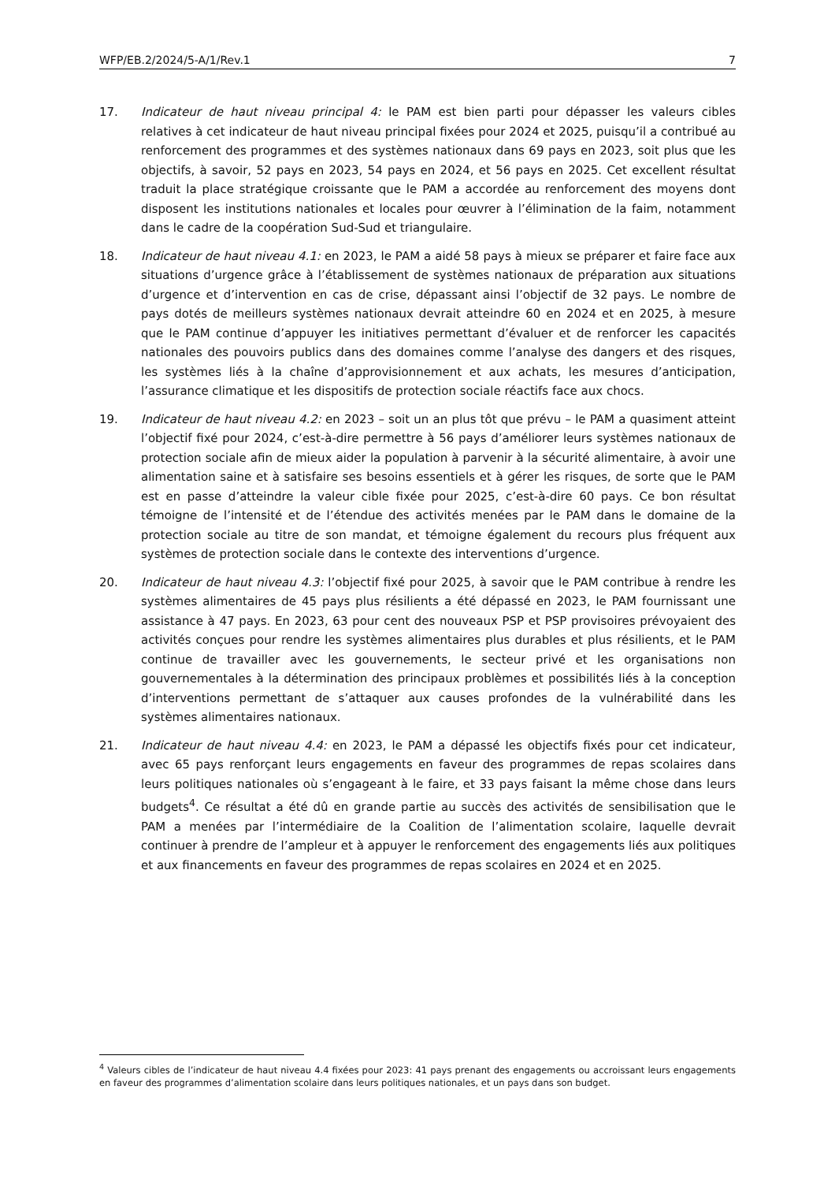WFP/EB.2/2024/5-A/1/Rev.1 7
17. Indicateur de haut niveau principal 4: le PAM est bien parti pour dépasser les valeurs cibles relatives à cet indicateur de haut niveau principal fixées pour 2024 et 2025, puisqu’il a contribué au renforcement des programmes et des systèmes nationaux dans 69 pays en 2023, soit plus que les objectifs, à savoir, 52 pays en 2023, 54 pays en 2024, et 56 pays en 2025. Cet excellent résultat traduit la place stratégique croissante que le PAM a accordée au renforcement des moyens dont disposent les institutions nationales et locales pour œuvrer à l’élimination de la faim, notamment dans le cadre de la coopération Sud-Sud et triangulaire.
18. Indicateur de haut niveau 4.1: en 2023, le PAM a aidé 58 pays à mieux se préparer et faire face aux situations d’urgence grâce à l’établissement de systèmes nationaux de préparation aux situations d’urgence et d’intervention en cas de crise, dépassant ainsi l’objectif de 32 pays. Le nombre de pays dotés de meilleurs systèmes nationaux devrait atteindre 60 en 2024 et en 2025, à mesure que le PAM continue d’appuyer les initiatives permettant d’évaluer et de renforcer les capacités nationales des pouvoirs publics dans des domaines comme l’analyse des dangers et des risques, les systèmes liés à la chaîne d’approvisionnement et aux achats, les mesures d’anticipation, l’assurance climatique et les dispositifs de protection sociale réactifs face aux chocs.
19. Indicateur de haut niveau 4.2: en 2023 – soit un an plus tôt que prévu – le PAM a quasiment atteint l’objectif fixé pour 2024, c’est-à-dire permettre à 56 pays d’améliorer leurs systèmes nationaux de protection sociale afin de mieux aider la population à parvenir à la sécurité alimentaire, à avoir une alimentation saine et à satisfaire ses besoins essentiels et à gérer les risques, de sorte que le PAM est en passe d’atteindre la valeur cible fixée pour 2025, c’est-à-dire 60 pays. Ce bon résultat témoigne de l’intensité et de l’étendue des activités menées par le PAM dans le domaine de la protection sociale au titre de son mandat, et témoigne également du recours plus fréquent aux systèmes de protection sociale dans le contexte des interventions d’urgence.
20. Indicateur de haut niveau 4.3: l’objectif fixé pour 2025, à savoir que le PAM contribue à rendre les systèmes alimentaires de 45 pays plus résilients a été dépassé en 2023, le PAM fournissant une assistance à 47 pays. En 2023, 63 pour cent des nouveaux PSP et PSP provisoires prévoyaient des activités conçues pour rendre les systèmes alimentaires plus durables et plus résilients, et le PAM continue de travailler avec les gouvernements, le secteur privé et les organisations non gouvernementales à la détermination des principaux problèmes et possibilités liés à la conception d’interventions permettant de s’attaquer aux causes profondes de la vulnérabilité dans les systèmes alimentaires nationaux.
21. Indicateur de haut niveau 4.4: en 2023, le PAM a dépassé les objectifs fixés pour cet indicateur, avec 65 pays renforçant leurs engagements en faveur des programmes de repas scolaires dans leurs politiques nationales où s’engageant à le faire, et 33 pays faisant la même chose dans leurs budgets<sup>4</sup>. Ce résultat a été dû en grande partie au succès des activités de sensibilisation que le PAM a menées par l’intermédiaire de la Coalition de l’alimentation scolaire, laquelle devrait continuer à prendre de l’ampleur et à appuyer le renforcement des engagements liés aux politiques et aux financements en faveur des programmes de repas scolaires en 2024 et en 2025.
<sup>4</sup> Valeurs cibles de l’indicateur de haut niveau 4.4 fixées pour 2023: 41 pays prenant des engagements ou accroissant leurs engagements en faveur des programmes d’alimentation scolaire dans leurs politiques nationales, et un pays dans son budget.